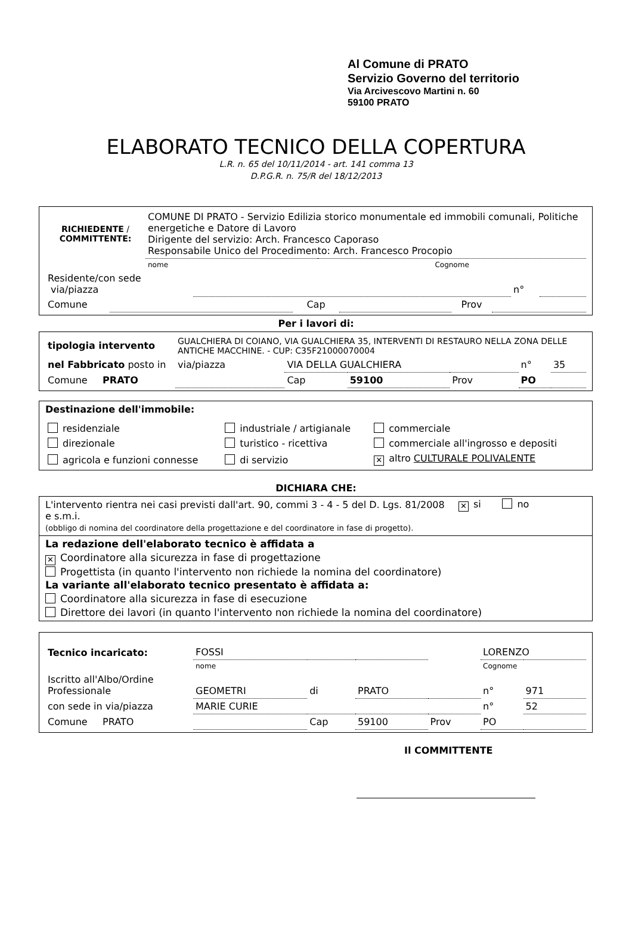Al Comune di PRATO
Servizio Governo del territorio
Via Arcivescovo Martini n. 60
59100 PRATO
ELABORATO TECNICO DELLA COPERTURA
L.R. n. 65 del 10/11/2014 - art. 141 comma 13
D.P.G.R. n. 75/R del 18/12/2013
| RICHIEDENTE / COMMITTENTE: | COMUNE DI PRATO - Servizio Edilizia storico monumentale ed immobili comunali, Politiche energetiche e Datore di Lavoro Dirigente del servizio: Arch. Francesco Caporaso Responsabile Unico del Procedimento: Arch. Francesco Procopio | |
| | nome | Cognome |
| Residente/con sede via/piazza | | n° | |
| Comune | | Cap | | Prov | |
Per i lavori di:
| tipologia intervento | GUALCHIERA DI COIANO, VIA GUALCHIERA 35, INTERVENTI DI RESTAURO NELLA ZONA DELLE ANTICHE MACCHINE. - CUP: C35F21000070004 | | | | | |
| nel Fabbricato posto in | via/piazza | VIA DELLA GUALCHIERA | | | n° | 35 |
| Comune PRATO | | Cap | 59100 | Prov | PO | |
Destinazione dell'immobile:
| residenziale | industriale / artigianale | commerciale |
| direzionale | turistico - ricettiva | commerciale all'ingrosso e depositi |
| agricola e funzioni connesse | di servizio | ✕ altro CULTURALE POLIVALENTE |
DICHIARA CHE:
| L'intervento rientra nei casi previsti dall'art. 90, commi 3 - 4 - 5 del D. Lgs. 81/2008 e s.m.i. (obbligo di nomina del coordinatore della progettazione e del coordinatore in fase di progetto). | ✕ si no |
La redazione dell'elaborato tecnico è affidata a
✕ Coordinatore alla sicurezza in fase di progettazione
Progettista (in quanto l'intervento non richiede la nomina del coordinatore)
La variante all'elaborato tecnico presentato è affidata a:
Coordinatore alla sicurezza in fase di esecuzione
Direttore dei lavori (in quanto l'intervento non richiede la nomina del coordinatore)
| Tecnico incaricato: | FOSSI | | | | LORENZO | | |
| | nome | | | | Cognome | | |
| Iscritto all'Albo/Ordine Professionale | GEOMETRI | di | PRATO | | | n° | 971 |
| con sede in via/piazza | MARIE CURIE | | | | | n° | 52 |
| Comune PRATO | | Cap | 59100 | Prov | PO | | |
Il COMMITTENTE